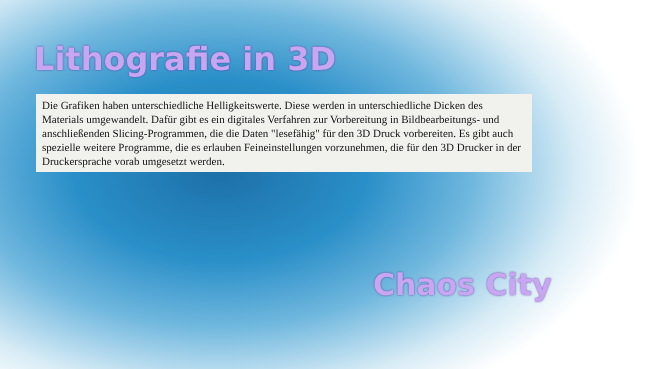Lithografie in 3D
Die Grafiken haben unterschiedliche Helligkeitswerte. Diese werden in unterschiedliche Dicken des
Materials umgewandelt. Dafür gibt es ein digitales Verfahren zur Vorbereitung in Bildbearbeitungs- und anschließenden Slicing-Programmen, die die Daten "lesefähig" für den 3D Druck vorbereiten. Es gibt auch spezielle weitere Programme, die es erlauben Feineinstellungen vorzunehmen, die für den 3D Drucker in der Druckersprache vorab umgesetzt werden.
Chaos City